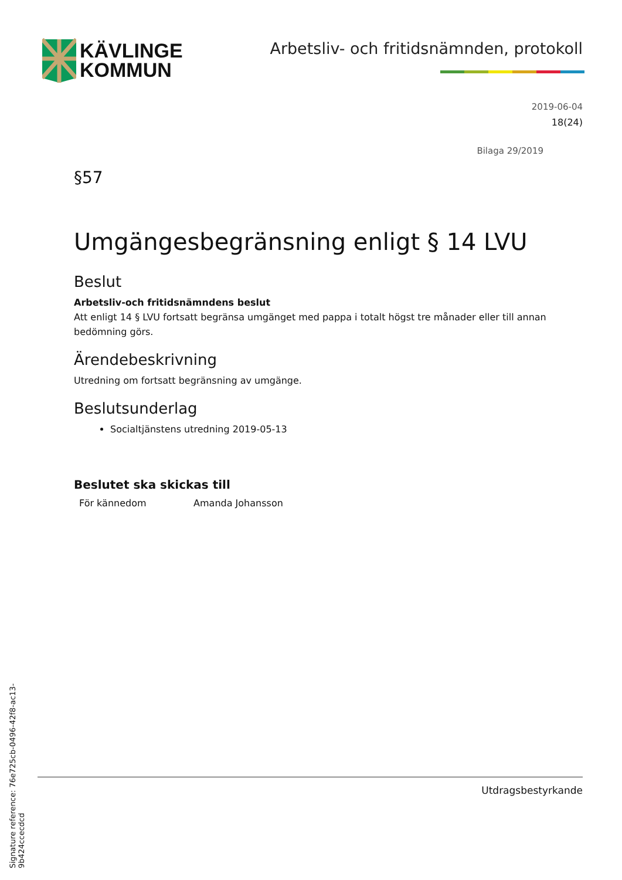KÄVLINGE
KOMMUN
Arbetsliv- och fritidsnämnden, protokoll
2019-06-04
18(24)
Bilaga 29/2019
§57
Umgängesbegränsning enligt § 14 LVU
Beslut
Arbetsliv-och fritidsnämndens beslut
Att enligt 14 § LVU fortsatt begränsa umgänget med pappa i totalt högst tre månader eller till annan bedömning görs.
Ärendebeskrivning
Utredning om fortsatt begränsning av umgänge.
Beslutsunderlag
Socialtjänstens utredning 2019-05-13
Beslutet ska skickas till
För kännedom Amanda Johansson
Utdragsbestyrkande
Signature reference: 76e725cb-0496-42f8-ac13-9b424ccecdcd